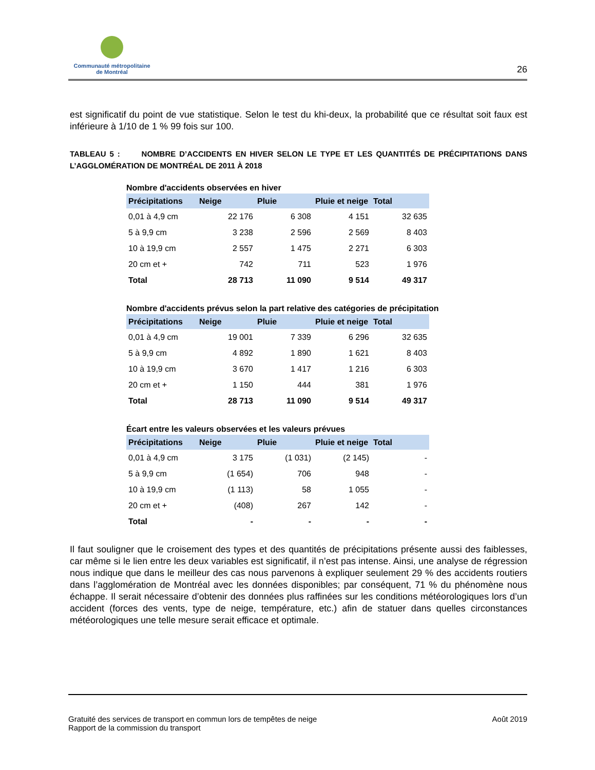Communauté métropolitaine
de Montréal
26
est significatif du point de vue statistique. Selon le test du khi-deux, la probabilité que ce résultat soit faux est inférieure à 1/10 de 1 % 99 fois sur 100.
TABLEAU 5 : NOMBRE D’ACCIDENTS EN HIVER SELON LE TYPE ET LES QUANTITÉS DE PRÉCIPITATIONS DANS L’AGGLOMÉRATION DE MONTRÉAL DE 2011 À 2018
Nombre d'accidents observées en hiver
| Précipitations | Neige | Pluie | Pluie et neige | Total |
| --- | --- | --- | --- | --- |
| 0,01 à 4,9 cm | 22 176 | 6 308 | 4 151 | 32 635 |
| 5 à 9,9 cm | 3 238 | 2 596 | 2 569 | 8 403 |
| 10 à 19,9 cm | 2 557 | 1 475 | 2 271 | 6 303 |
| 20 cm et + | 742 | 711 | 523 | 1 976 |
| Total | 28 713 | 11 090 | 9 514 | 49 317 |
Nombre d'accidents prévus selon la part relative des catégories de précipitation
| Précipitations | Neige | Pluie | Pluie et neige | Total |
| --- | --- | --- | --- | --- |
| 0,01 à 4,9 cm | 19 001 | 7 339 | 6 296 | 32 635 |
| 5 à 9,9 cm | 4 892 | 1 890 | 1 621 | 8 403 |
| 10 à 19,9 cm | 3 670 | 1 417 | 1 216 | 6 303 |
| 20 cm et + | 1 150 | 444 | 381 | 1 976 |
| Total | 28 713 | 11 090 | 9 514 | 49 317 |
Écart entre les valeurs observées et les valeurs prévues
| Précipitations | Neige | Pluie | Pluie et neige | Total |
| --- | --- | --- | --- | --- |
| 0,01 à 4,9 cm | 3 175 | (1 031) | (2 145) | - |
| 5 à 9,9 cm | (1 654) | 706 | 948 | - |
| 10 à 19,9 cm | (1 113) | 58 | 1 055 | - |
| 20 cm et + | (408) | 267 | 142 | - |
| Total | - | - | - | - |
Il faut souligner que le croisement des types et des quantités de précipitations présente aussi des faiblesses, car même si le lien entre les deux variables est significatif, il n’est pas intense. Ainsi, une analyse de régression nous indique que dans le meilleur des cas nous parvenons à expliquer seulement 29 % des accidents routiers dans l’agglomération de Montréal avec les données disponibles; par conséquent, 71 % du phénomène nous échappe. Il serait nécessaire d’obtenir des données plus raffinées sur les conditions météorologiques lors d’un accident (forces des vents, type de neige, température, etc.) afin de statuer dans quelles circonstances météorologiques une telle mesure serait efficace et optimale.
Gratuité des services de transport en commun lors de tempêtes de neige
Rapport de la commission du transport
Août 2019